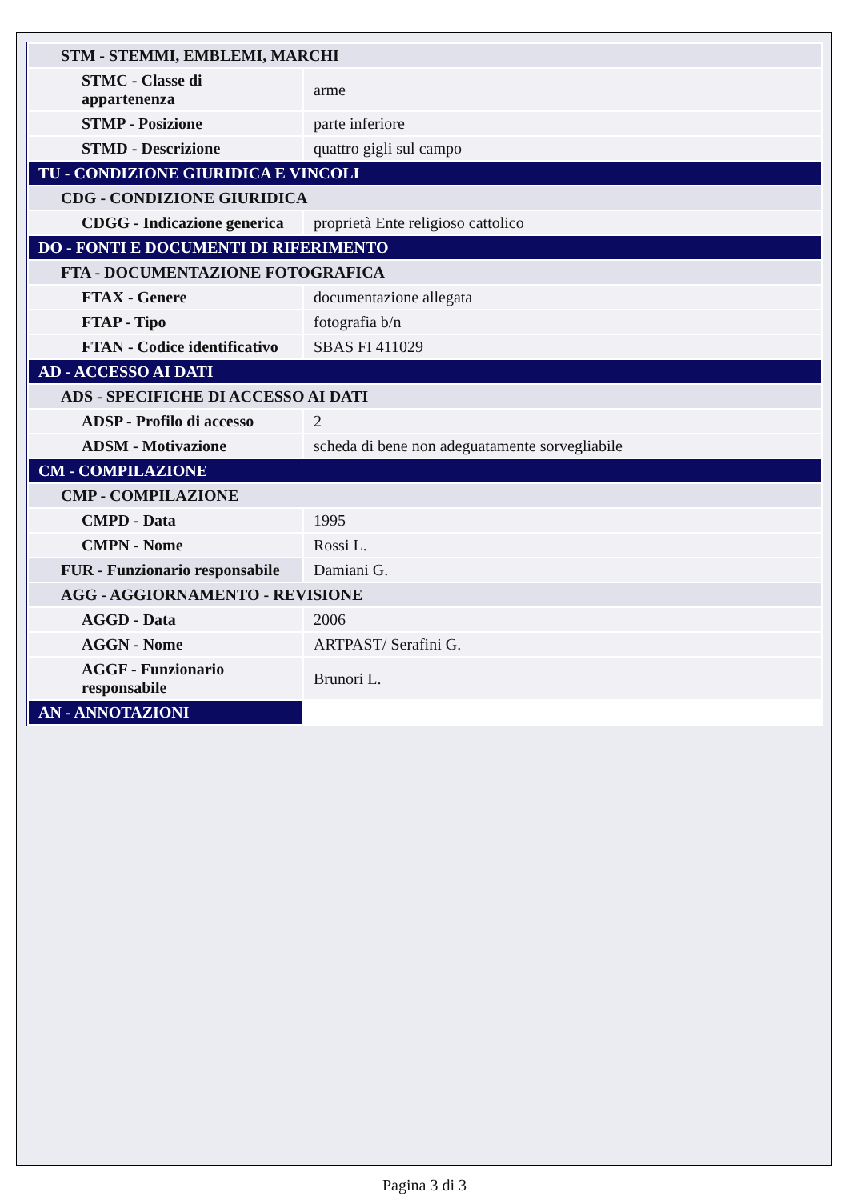| STM - STEMMI, EMBLEMI, MARCHI | |
| STMC - Classe di appartenenza | arme |
| STMP - Posizione | parte inferiore |
| STMD - Descrizione | quattro gigli sul campo |
| TU - CONDIZIONE GIURIDICA E VINCOLI | |
| CDG - CONDIZIONE GIURIDICA | |
| CDGG - Indicazione generica | proprietà Ente religioso cattolico |
| DO - FONTI E DOCUMENTI DI RIFERIMENTO | |
| FTA - DOCUMENTAZIONE FOTOGRAFICA | |
| FTAX - Genere | documentazione allegata |
| FTAP - Tipo | fotografia b/n |
| FTAN - Codice identificativo | SBAS FI 411029 |
| AD - ACCESSO AI DATI | |
| ADS - SPECIFICHE DI ACCESSO AI DATI | |
| ADSP - Profilo di accesso | 2 |
| ADSM - Motivazione | scheda di bene non adeguatamente sorvegliabile |
| CM - COMPILAZIONE | |
| CMP - COMPILAZIONE | |
| CMPD - Data | 1995 |
| CMPN - Nome | Rossi L. |
| FUR - Funzionario responsabile | Damiani G. |
| AGG - AGGIORNAMENTO - REVISIONE | |
| AGGD - Data | 2006 |
| AGGN - Nome | ARTPAST/ Serafini G. |
| AGGF - Funzionario responsabile | Brunori L. |
| AN - ANNOTAZIONI | |
Pagina 3 di 3